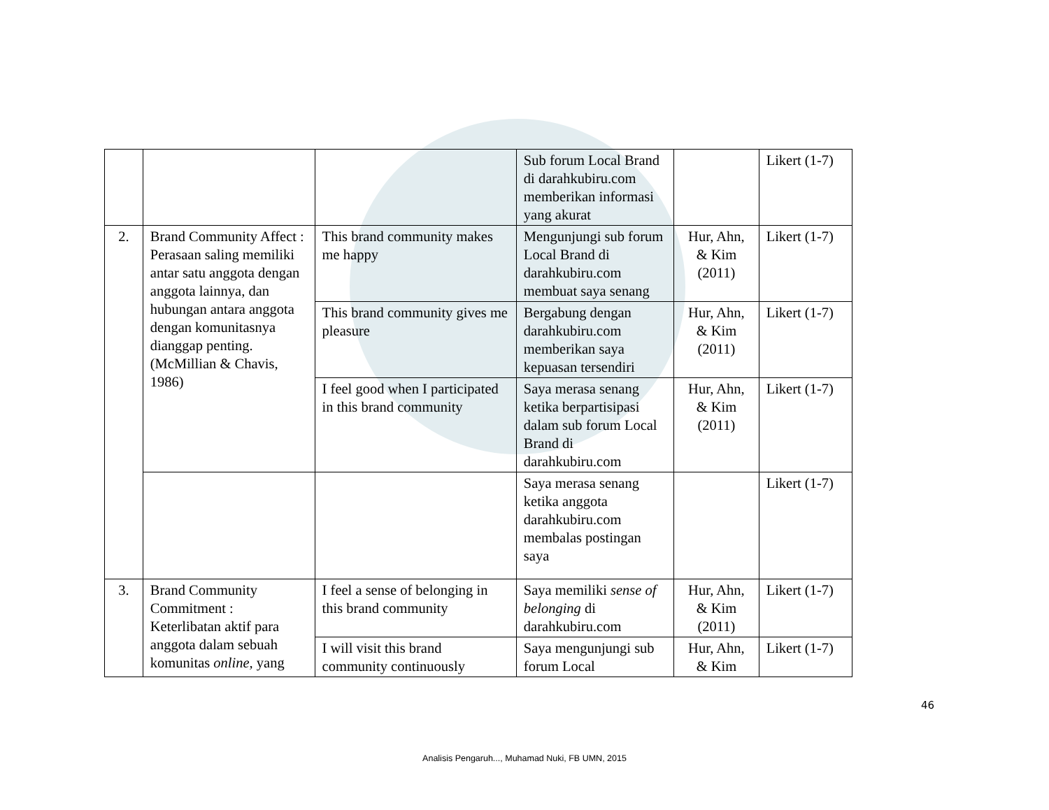| | | | Sub forum Local Brand di darahkubiru.com memberikan informasi yang akurat | | Likert (1-7) |
| 2. | Brand Community Affect : Perasaan saling memiliki antar satu anggota dengan anggota lainnya, dan hubungan antara anggota dengan komunitasnya dianggap penting. (McMillian & Chavis, 1986) | This brand community makes me happy | Mengunjungi sub forum Local Brand di darahkubiru.com membuat saya senang | Hur, Ahn, & Kim (2011) | Likert (1-7) |
| | | This brand community gives me pleasure | Bergabung dengan darahkubiru.com memberikan saya kepuasan tersendiri | Hur, Ahn, & Kim (2011) | Likert (1-7) |
| | | I feel good when I participated in this brand community | Saya merasa senang ketika berpartisipasi dalam sub forum Local Brand di darahkubiru.com | Hur, Ahn, & Kim (2011) | Likert (1-7) |
| | | | Saya merasa senang ketika anggota darahkubiru.com membalas postingan saya | | Likert (1-7) |
| 3. | Brand Community Commitment : Keterlibatan aktif para anggota dalam sebuah komunitas online, yang | I feel a sense of belonging in this brand community | Saya memiliki sense of belonging di darahkubiru.com | Hur, Ahn, & Kim (2011) | Likert (1-7) |
| | | I will visit this brand community continuously | Saya mengunjungi sub forum Local | Hur, Ahn, & Kim | Likert (1-7) |
46
Analisis Pengaruh..., Muhamad Nuki, FB UMN, 2015